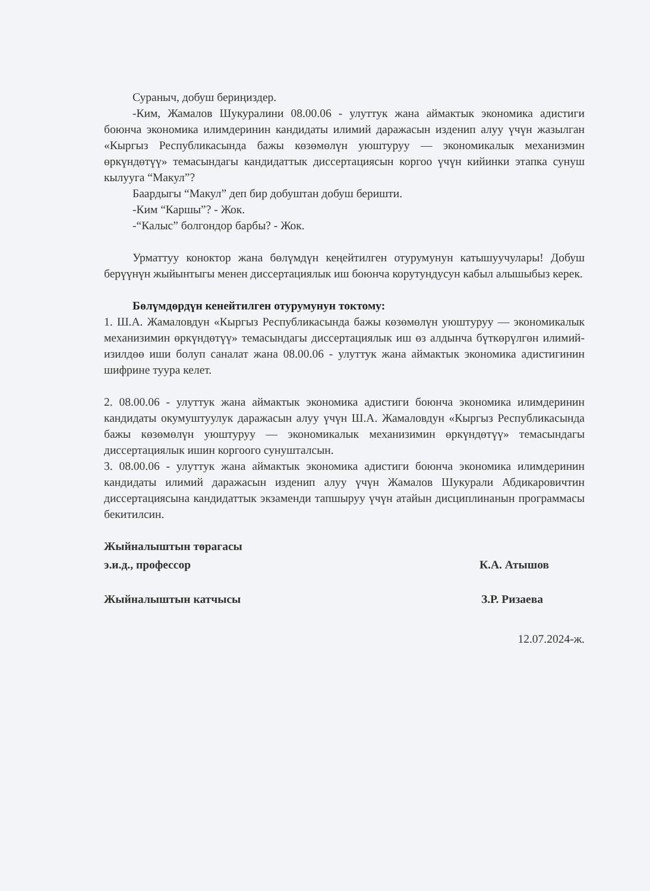Сураныч, добуш бериңиздер.
-Ким, Жамалов Шукуралини 08.00.06 - улуттук жана аймактык экономика адистиги боюнча экономика илимдеринин кандидаты илимий даражасын изденип алуу үчүн жазылган «Кыргыз Республикасында бажы көзөмөлүн уюштуруу — экономикалык механизмин өркүндөтүү» темасындагы кандидаттык диссертациясын коргоо үчүн кийинки этапка сунуш кылууга “Макул”?
Баардыгы “Макул” деп бир добуштан добуш беришти.
-Ким “Каршы”? - Жок.
-“Калыс” болгондор барбы? - Жок.
Урматтуу коноктор жана бөлүмдүн кеңейтилген отурумунун катышуучулары! Добуш берүүнүн жыйынтыгы менен диссертациялык иш боюнча корутундусун кабыл алышыбыз керек.
Бөлүмдөрдүн кенейтилген отурумунун токтому:
1. Ш.А. Жамаловдун «Кыргыз Республикасында бажы көзөмөлүн уюштуруу — экономикалык механизимин өркүндөтүү» темасындагы диссертациялык иш өз алдынча бүткөрүлгөн илимий-изилдөө иши болуп саналат жана 08.00.06 - улуттук жана аймактык экономика адистигинин шифрине туура келет.
2. 08.00.06 - улуттук жана аймактык экономика адистиги боюнча экономика илимдеринин кандидаты окумуштуулук даражасын алуу үчүн Ш.А. Жамаловдун «Кыргыз Республикасында бажы көзөмөлүн уюштуруу — экономикалык механизимин өркүндөтүү» темасындагы диссертациялык ишин коргоого сунушталсын.
3. 08.00.06 - улуттук жана аймактык экономика адистиги боюнча экономика илимдеринин кандидаты илимий даражасын изденип алуу үчүн Жамалов Шукурали Абдикаровичтин диссертациясына кандидаттык экзаменди тапшыруу үчүн атайын дисциплинанын программасы бекитилсин.
Жыйналыштын төрагасы
э.и.д., профессор К.А. Атышов
Жыйналыштын катчысы З.Р. Ризаева
12.07.2024-ж.